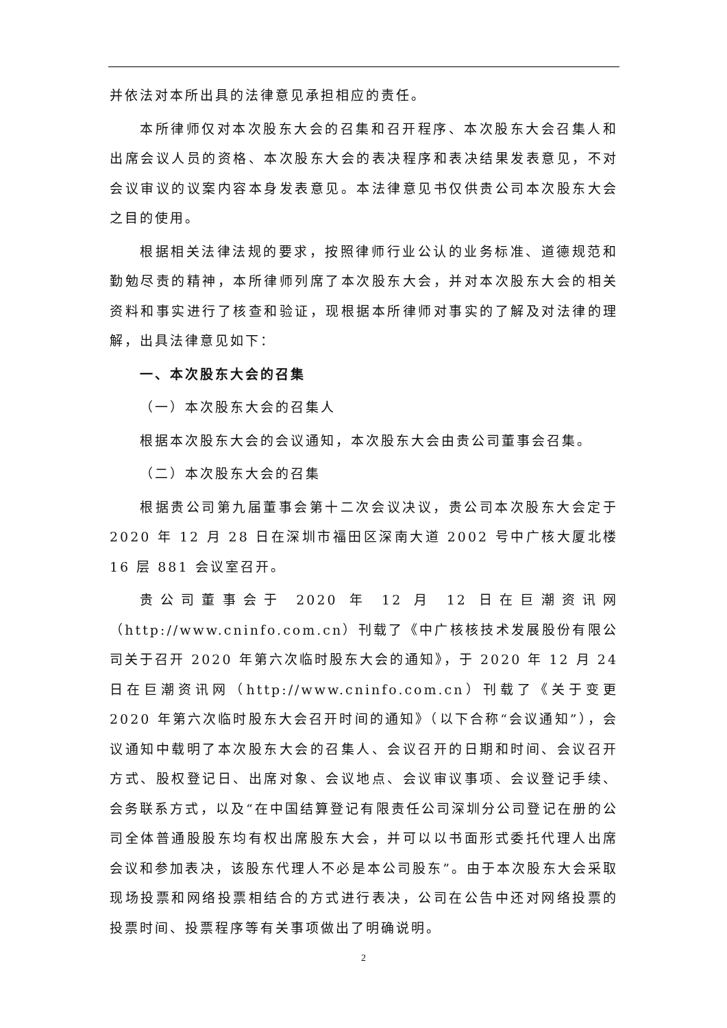并依法对本所出具的法律意见承担相应的责任。
本所律师仅对本次股东大会的召集和召开程序、本次股东大会召集人和出席会议人员的资格、本次股东大会的表决程序和表决结果发表意见，不对会议审议的议案内容本身发表意见。本法律意见书仅供贵公司本次股东大会之目的使用。
根据相关法律法规的要求，按照律师行业公认的业务标准、道德规范和勤勉尽责的精神，本所律师列席了本次股东大会，并对本次股东大会的相关资料和事实进行了核查和验证，现根据本所律师对事实的了解及对法律的理解，出具法律意见如下：
一、本次股东大会的召集
（一）本次股东大会的召集人
根据本次股东大会的会议通知，本次股东大会由贵公司董事会召集。
（二）本次股东大会的召集
根据贵公司第九届董事会第十二次会议决议，贵公司本次股东大会定于2020 年 12 月 28 日在深圳市福田区深南大道 2002 号中广核大厦北楼 16 层 881 会议室召开。
贵公司董事会于 2020 年 12 月 12 日在巨潮资讯网（http://www.cninfo.com.cn）刊载了《中广核核技术发展股份有限公司关于召开 2020 年第六次临时股东大会的通知》，于 2020 年 12 月 24 日在巨潮资讯网（http://www.cninfo.com.cn）刊载了《关于变更 2020 年第六次临时股东大会召开时间的通知》（以下合称“会议通知”），会议通知中载明了本次股东大会的召集人、会议召开的日期和时间、会议召开方式、股权登记日、出席对象、会议地点、会议审议事项、会议登记手续、会务联系方式，以及“在中国结算登记有限责任公司深圳分公司登记在册的公司全体普通股股东均有权出席股东大会，并可以以书面形式委托代理人出席会议和参加表决，该股东代理人不必是本公司股东”。由于本次股东大会采取现场投票和网络投票相结合的方式进行表决，公司在公告中还对网络投票的投票时间、投票程序等有关事项做出了明确说明。
2